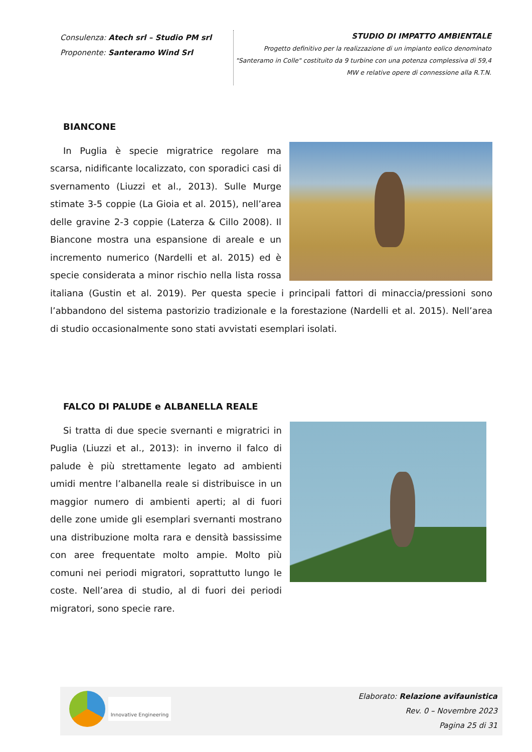Consulenza: Atech srl – Studio PM srl
Proponente: Santeramo Wind Srl
STUDIO DI IMPATTO AMBIENTALE
Progetto definitivo per la realizzazione di un impianto eolico denominato "Santeramo in Colle" costituito da 9 turbine con una potenza complessiva di 59,4 MW e relative opere di connessione alla R.T.N.
BIANCONE
In Puglia è specie migratrice regolare ma scarsa, nidificante localizzato, con sporadici casi di svernamento (Liuzzi et al., 2013). Sulle Murge stimate 3-5 coppie (La Gioia et al. 2015), nell’area delle gravine 2-3 coppie (Laterza & Cillo 2008). Il Biancone mostra una espansione di areale e un incremento numerico (Nardelli et al. 2015) ed è specie considerata a minor rischio nella lista rossa italiana (Gustin et al. 2019). Per questa specie i principali fattori di minaccia/pressioni sono l’abbandono del sistema pastorizio tradizionale e la forestazione (Nardelli et al. 2015). Nell’area di studio occasionalmente sono stati avvistati esemplari isolati.
FALCO DI PALUDE e ALBANELLA REALE
Si tratta di due specie svernanti e migratrici in Puglia (Liuzzi et al., 2013): in inverno il falco di palude è più strettamente legato ad ambienti umidi mentre l’albanella reale si distribuisce in un maggior numero di ambienti aperti; al di fuori delle zone umide gli esemplari svernanti mostrano una distribuzione molta rara e densità bassissime con aree frequentate molto ampie. Molto più comuni nei periodi migratori, soprattutto lungo le coste. Nell’area di studio, al di fuori dei periodi migratori, sono specie rare.
Innovative Engineering
Elaborato: Relazione avifaunistica
Rev. 0 – Novembre 2023
Pagina 25 di 31